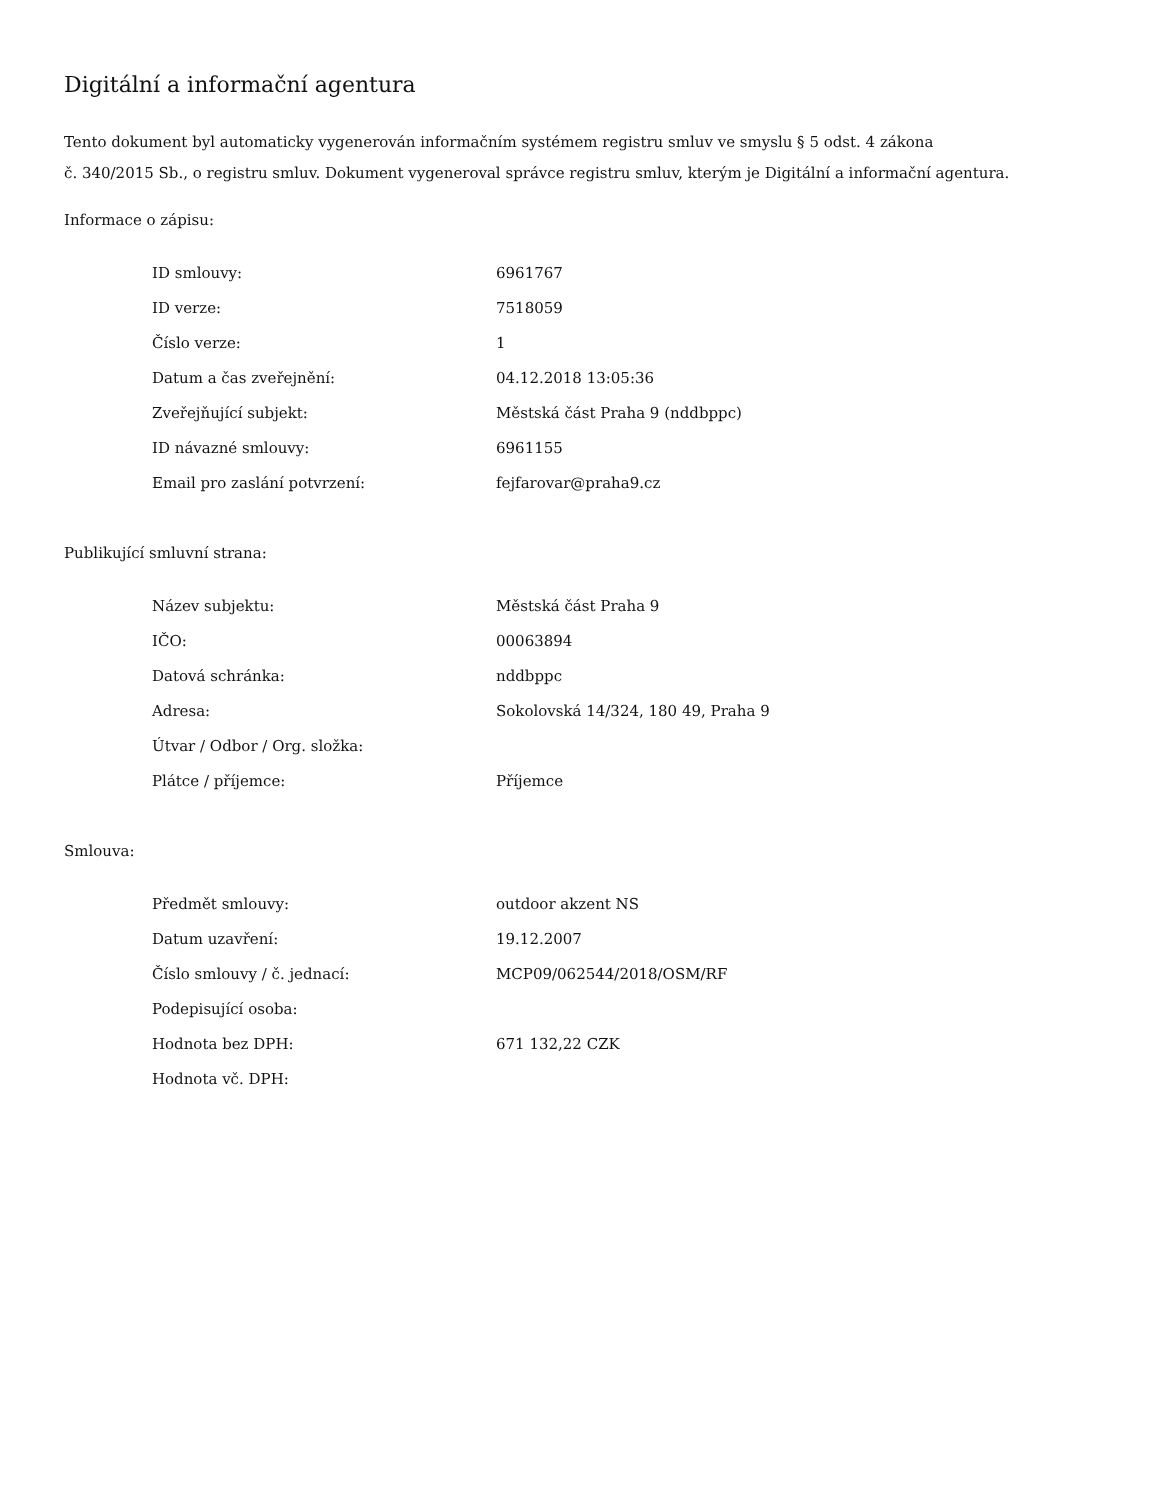Digitální a informační agentura
Tento dokument byl automaticky vygenerován informačním systémem registru smluv ve smyslu § 5 odst. 4 zákona
č. 340/2015 Sb., o registru smluv. Dokument vygeneroval správce registru smluv, kterým je Digitální a informační agentura.
Informace o zápisu:
| ID smlouvy: | 6961767 |
| ID verze: | 7518059 |
| Číslo verze: | 1 |
| Datum a čas zveřejnění: | 04.12.2018 13:05:36 |
| Zveřejňující subjekt: | Městská část Praha 9 (nddbppc) |
| ID návazné smlouvy: | 6961155 |
| Email pro zaslání potvrzení: | fejfarovar@praha9.cz |
Publikující smluvní strana:
| Název subjektu: | Městská část Praha 9 |
| IČO: | 00063894 |
| Datová schránka: | nddbppc |
| Adresa: | Sokolovská 14/324, 180 49, Praha 9 |
| Útvar / Odbor / Org. složka: | |
| Plátce / příjemce: | Příjemce |
Smlouva:
| Předmět smlouvy: | outdoor akzent NS |
| Datum uzavření: | 19.12.2007 |
| Číslo smlouvy / č. jednací: | MCP09/062544/2018/OSM/RF |
| Podepisující osoba: | |
| Hodnota bez DPH: | 671 132,22 CZK |
| Hodnota vč. DPH: | |